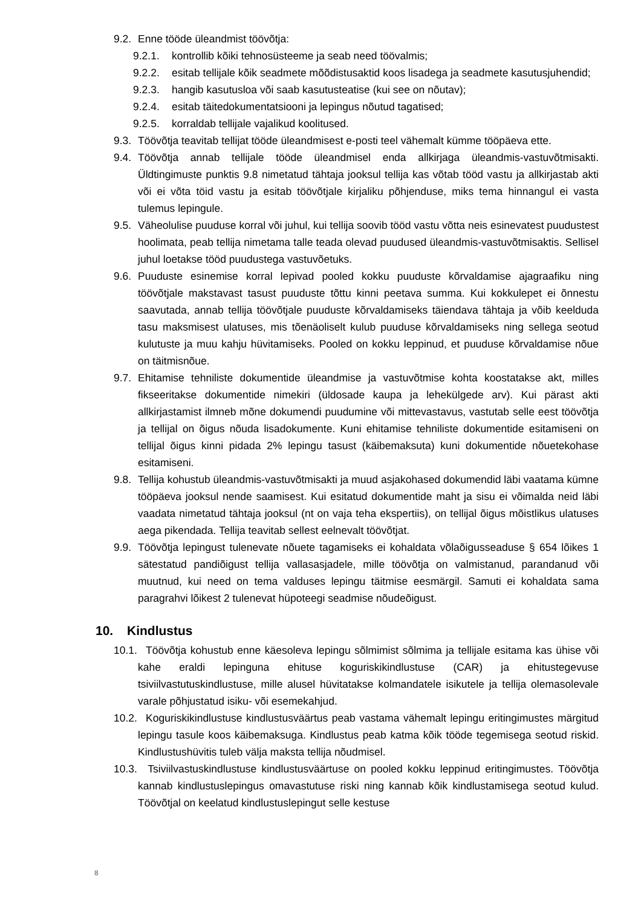9.2. Enne tööde üleandmist töövõtja:
9.2.1. kontrollib kõiki tehnosüsteeme ja seab need töövalmis;
9.2.2. esitab tellijale kõik seadmete mõõdistusaktid koos lisadega ja seadmete kasutusjuhendid;
9.2.3. hangib kasutusloa või saab kasutusteatise (kui see on nõutav);
9.2.4. esitab täitedokumentatsiooni ja lepingus nõutud tagatised;
9.2.5. korraldab tellijale vajalikud koolitused.
9.3. Töövõtja teavitab tellijat tööde üleandmisest e-posti teel vähemalt kümme tööpäeva ette.
9.4. Töövõtja annab tellijale tööde üleandmisel enda allkirjaga üleandmis-vastuvõtmisakti. Üldtingimuste punktis 9.8 nimetatud tähtaja jooksul tellija kas võtab tööd vastu ja allkirjastab akti või ei võta töid vastu ja esitab töövõtjale kirjaliku põhjenduse, miks tema hinnangul ei vasta tulemus lepingule.
9.5. Väheolulise puuduse korral või juhul, kui tellija soovib tööd vastu võtta neis esinevatest puudustest hoolimata, peab tellija nimetama talle teada olevad puudused üleandmis-vastuvõtmisaktis. Sellisel juhul loetakse tööd puudustega vastuvõetuks.
9.6. Puuduste esinemise korral lepivad pooled kokku puuduste kõrvaldamise ajagraafiku ning töövõtjale makstavast tasust puuduste tõttu kinni peetava summa. Kui kokkulepet ei õnnestu saavutada, annab tellija töövõtjale puuduste kõrvaldamiseks täiendava tähtaja ja võib keelduda tasu maksmisest ulatuses, mis tõenäoliselt kulub puuduse kõrvaldamiseks ning sellega seotud kulutuste ja muu kahju hüvitamiseks. Pooled on kokku leppinud, et puuduse kõrvaldamise nõue on täitmisnõue.
9.7. Ehitamise tehniliste dokumentide üleandmise ja vastuvõtmise kohta koostatakse akt, milles fikseeritakse dokumentide nimekiri (üldosade kaupa ja lehekülgede arv). Kui pärast akti allkirjastamist ilmneb mõne dokumendi puudumine või mittevastavus, vastutab selle eest töövõtja ja tellijal on õigus nõuda lisadokumente. Kuni ehitamise tehniliste dokumentide esitamiseni on tellijal õigus kinni pidada 2% lepingu tasust (käibemaksuta) kuni dokumentide nõuetekohase esitamiseni.
9.8. Tellija kohustub üleandmis-vastuvõtmisakti ja muud asjakohased dokumendid läbi vaatama kümne tööpäeva jooksul nende saamisest. Kui esitatud dokumentide maht ja sisu ei võimalda neid läbi vaadata nimetatud tähtaja jooksul (nt on vaja teha ekspertiis), on tellijal õigus mõistlikus ulatuses aega pikendada. Tellija teavitab sellest eelnevalt töövõtjat.
9.9. Töövõtja lepingust tulenevate nõuete tagamiseks ei kohaldata võlaõigusseaduse § 654 lõikes 1 sätestatud pandiõigust tellija vallasasjadele, mille töövõtja on valmistanud, parandanud või muutnud, kui need on tema valduses lepingu täitmise eesmärgil. Samuti ei kohaldata sama paragrahvi lõikest 2 tulenevat hüpoteegi seadmise nõudeõigust.
10. Kindlustus
10.1. Töövõtja kohustub enne käesoleva lepingu sõlmimist sõlmima ja tellijale esitama kas ühise või kahe eraldi lepinguna ehituse koguriskikindlustuse (CAR) ja ehitustegevuse tsiviilvastutuskindlustuse, mille alusel hüvitatakse kolmandatele isikutele ja tellija olemasolevale varale põhjustatud isiku- või esemekahjud.
10.2. Koguriskikindlustuse kindlustusväärtus peab vastama vähemalt lepingu eritingimustes märgitud lepingu tasule koos käibemaksuga. Kindlustus peab katma kõik tööde tegemisega seotud riskid. Kindlustushüvitis tuleb välja maksta tellija nõudmisel.
10.3. Tsiviilvastuskindlustuse kindlustusväärtuse on pooled kokku leppinud eritingimustes. Töövõtja kannab kindlustuslepingus omavastutuse riski ning kannab kõik kindlustamisega seotud kulud. Töövõtjal on keelatud kindlustuslepingut selle kestuse
8